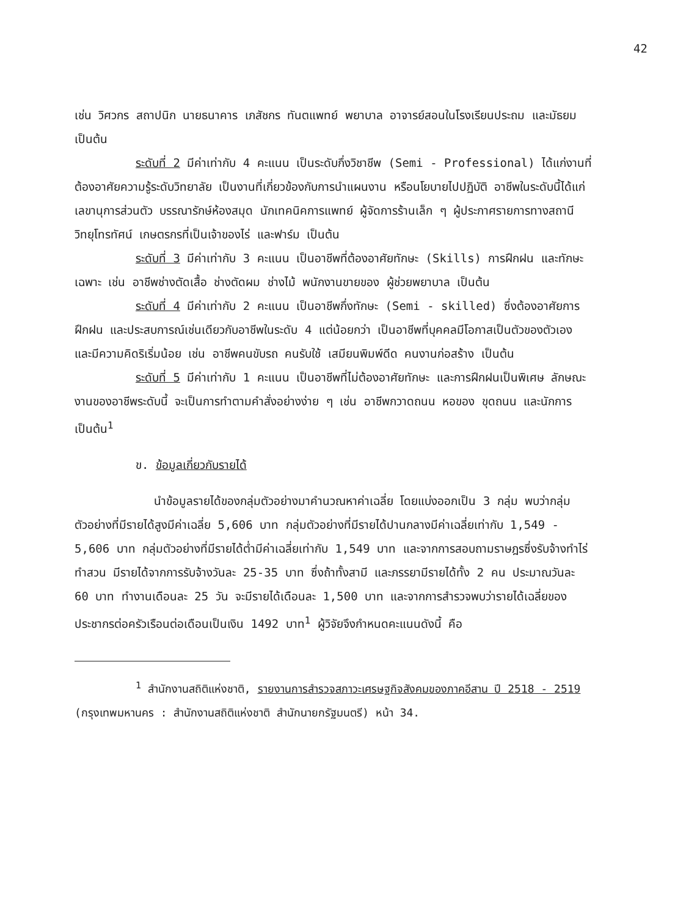42
เช่น วิศวกร สถาปนิก นายธนาคาร เภสัชกร ทันตแพทย์ พยาบาล อาจารย์สอนในโรงเรียนประถม และมัธยม เป็นต้น
ระดับที่ 2 มีค่าเท่ากับ 4 คะแนน เป็นระดับกึ่งวิชาชีพ (Semi - Professional) ได้แก่งานที่ต้องอาศัยความรู้ระดับวิทยาลัย เป็นงานที่เกี่ยวข้องกับการนำแผนงาน หรือนโยบายไปปฏิบัติ อาชีพในระดับนี้ได้แก่ เลขานุการส่วนตัว บรรณารักษ์ห้องสมุด นักเทคนิคการแพทย์ ผู้จัดการร้านเล็ก ๆ ผู้ประกาศรายการทางสถานีวิทยุโทรทัศน์ เกษตรกรที่เป็นเจ้าของไร่ และฟาร์ม เป็นต้น
ระดับที่ 3 มีค่าเท่ากับ 3 คะแนน เป็นอาชีพที่ต้องอาศัยทักษะ (Skills) การฝึกฝน และทักษะเฉพาะ เช่น อาชีพช่างตัดเสื้อ ช่างตัดผม ช่างไม้ พนักงานขายของ ผู้ช่วยพยาบาล เป็นต้น
ระดับที่ 4 มีค่าเท่ากับ 2 คะแนน เป็นอาชีพกึ่งทักษะ (Semi - skilled) ซึ่งต้องอาศัยการฝึกฝน และประสบการณ์เช่นเดียวกับอาชีพในระดับ 4 แต่น้อยกว่า เป็นอาชีพที่บุคคลมีโอกาสเป็นตัวของตัวเอง และมีความคิดริเริ่มน้อย เช่น อาชีพคนขับรถ คนรับใช้ เสมียนพิมพ์ดีด คนงานก่อสร้าง เป็นต้น
ระดับที่ 5 มีค่าเท่ากับ 1 คะแนน เป็นอาชีพที่ไม่ต้องอาศัยทักษะ และการฝึกฝนเป็นพิเศษ ลักษณะงานของอาชีพระดับนี้ จะเป็นการทำตามคำสั่งอย่างง่าย ๆ เช่น อาชีพกวาดถนน หอของ ขุดถนน และนักการ เป็นต้น<sup>1</sup>
ข. ข้อมูลเกี่ยวกับรายได้
นำข้อมูลรายได้ของกลุ่มตัวอย่างมาคำนวณหาค่าเฉลี่ย โดยแบ่งออกเป็น 3 กลุ่ม พบว่ากลุ่มตัวอย่างที่มีรายได้สูงมีค่าเฉลี่ย 5,606 บาท กลุ่มตัวอย่างที่มีรายได้ปานกลางมีค่าเฉลี่ยเท่ากับ 1,549 - 5,606 บาท กลุ่มตัวอย่างที่มีรายได้ต่ำมีค่าเฉลี่ยเท่ากับ 1,549 บาท และจากการสอบถามราษฎรซึ่งรับจ้างทำไร่ ทำสวน มีรายได้จากการรับจ้างวันละ 25-35 บาท ซึ่งถ้าทั้งสามี และภรรยามีรายได้ทั้ง 2 คน ประมาณวันละ 60 บาท ทำงานเดือนละ 25 วัน จะมีรายได้เดือนละ 1,500 บาท และจากการสำรวจพบว่ารายได้เฉลี่ยของประชากรต่อครัวเรือนต่อเดือนเป็นเงิน 1492 บาท<sup>1</sup> ผู้วิจัยจึงกำหนดคะแนนดังนี้ คือ
<sup>1</sup> สำนักงานสถิติแห่งชาติ, รายงานการสำรวจสภาวะเศรษฐกิจสังคมของภาคอีสาน ปี 2518 - 2519 (กรุงเทพมหานคร : สำนักงานสถิติแห่งชาติ สำนักนายกรัฐมนตรี) หน้า 34.